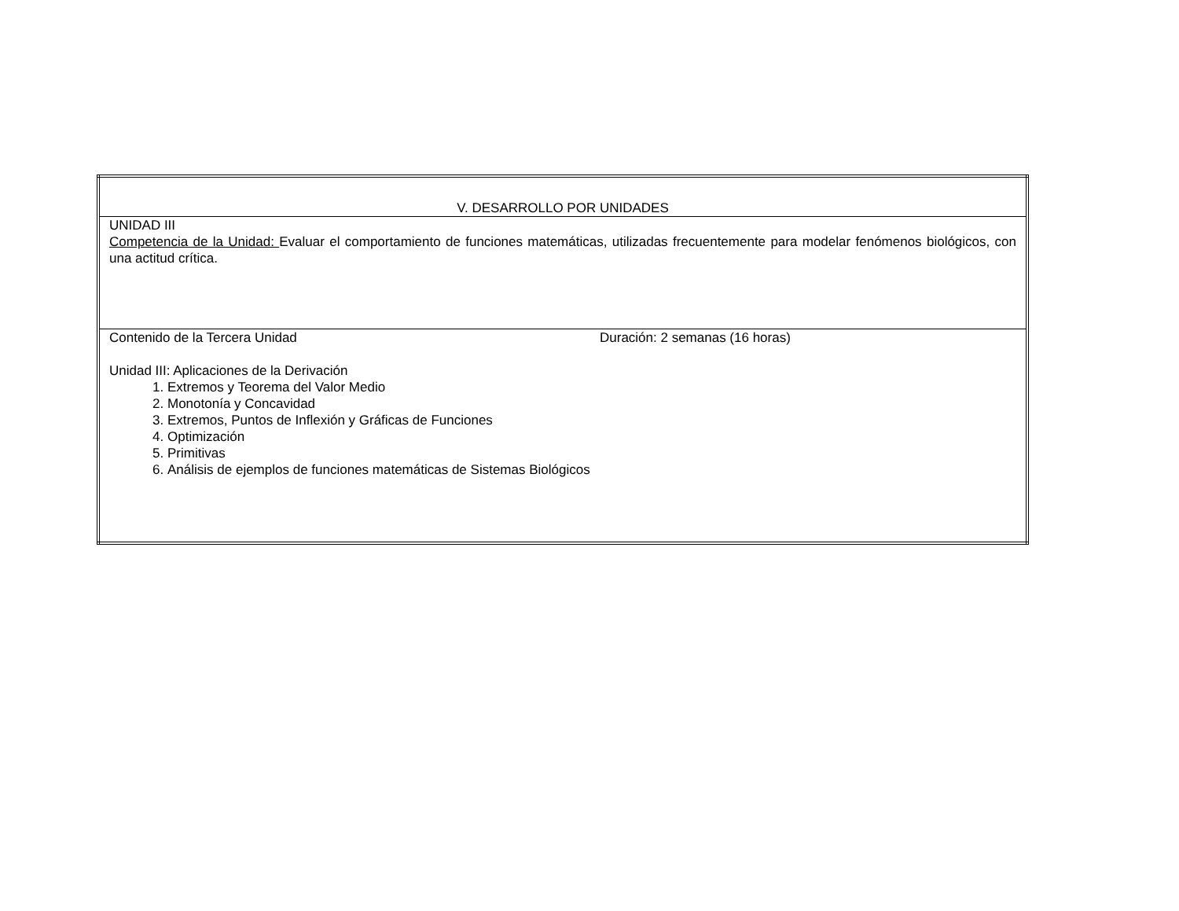| V. DESARROLLO POR UNIDADES |
| UNIDAD III Competencia de la Unidad: Evaluar el comportamiento de funciones matemáticas, utilizadas frecuentemente para modelar fenómenos biológicos, con una actitud crítica. |
| Contenido de la Tercera Unidad Duración: 2 semanas (16 horas) Unidad III: Aplicaciones de la Derivación 1. Extremos y Teorema del Valor Medio 2. Monotonía y Concavidad 3. Extremos, Puntos de Inflexión y Gráficas de Funciones 4. Optimización 5. Primitivas 6. Análisis de ejemplos de funciones matemáticas de Sistemas Biológicos |